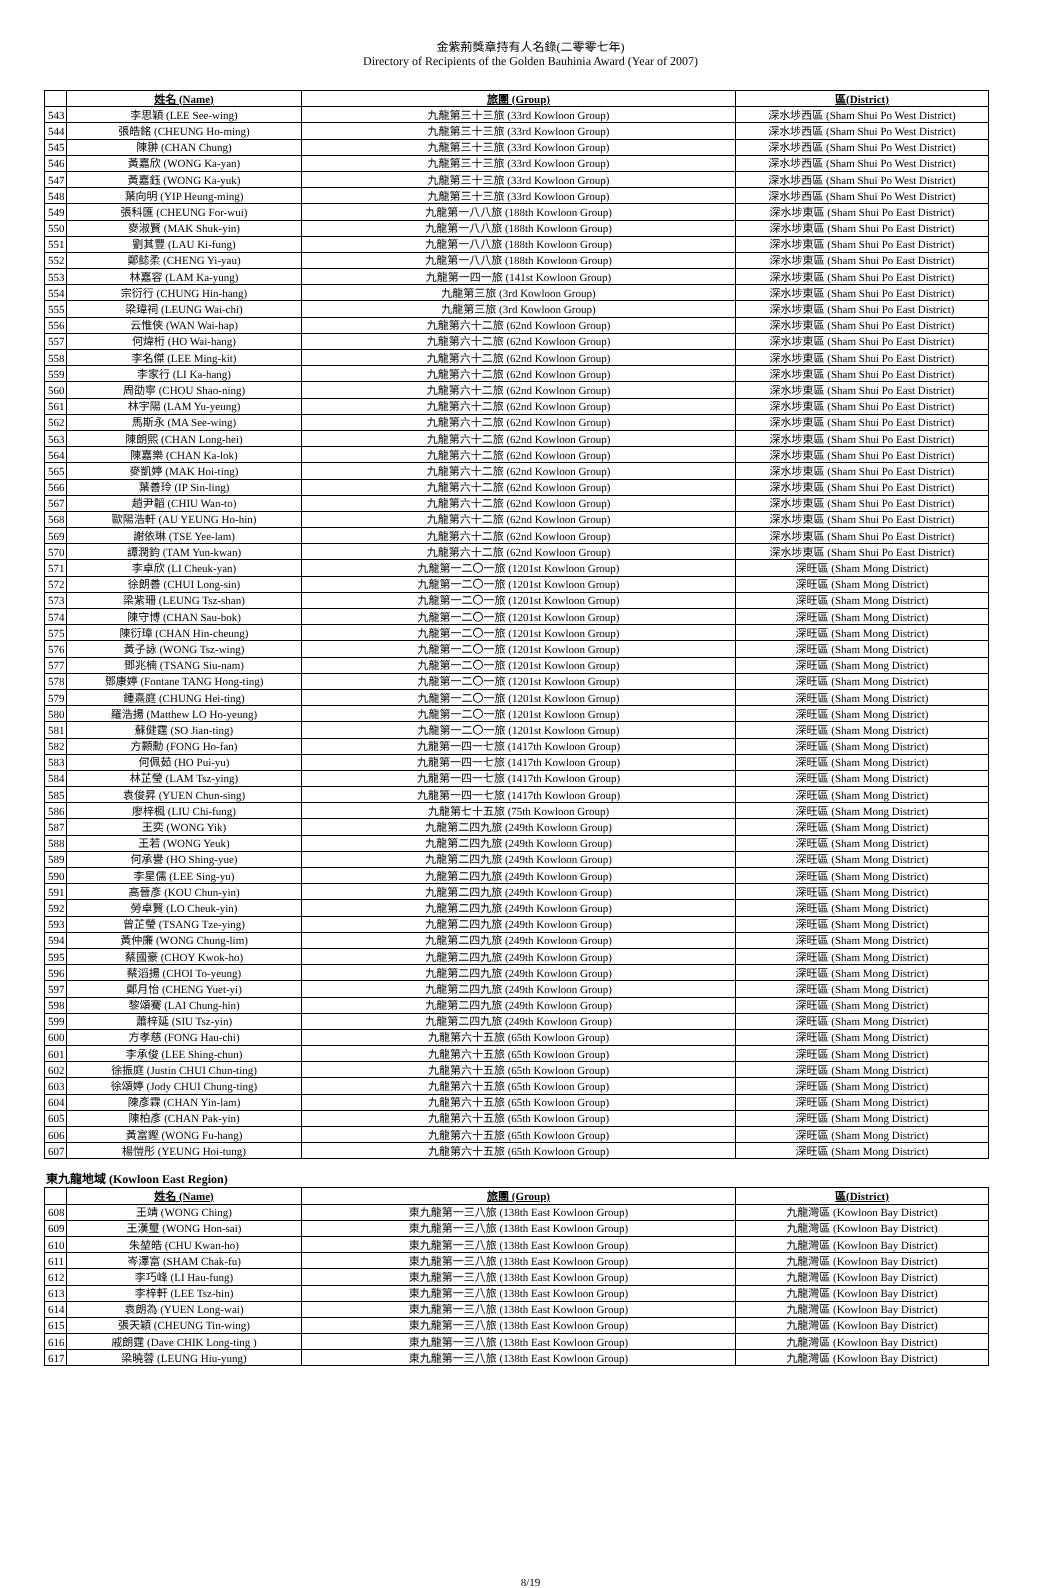金紫荊獎章持有人名錄(二零零七年)
Directory of Recipients of the Golden Bauhinia Award (Year of 2007)
| | 姓名 (Name) | 旅團 (Group) | 區(District) |
| --- | --- | --- | --- |
| 543 | 李思穎 (LEE See-wing) | 九龍第三十三旅 (33rd Kowloon Group) | 深水埗西區 (Sham Shui Po West District) |
| 544 | 張皓銘 (CHEUNG Ho-ming) | 九龍第三十三旅 (33rd Kowloon Group) | 深水埗西區 (Sham Shui Po West District) |
| 545 | 陳翀 (CHAN Chung) | 九龍第三十三旅 (33rd Kowloon Group) | 深水埗西區 (Sham Shui Po West District) |
| 546 | 黃嘉欣 (WONG Ka-yan) | 九龍第三十三旅 (33rd Kowloon Group) | 深水埗西區 (Sham Shui Po West District) |
| 547 | 黃嘉鈺 (WONG Ka-yuk) | 九龍第三十三旅 (33rd Kowloon Group) | 深水埗西區 (Sham Shui Po West District) |
| 548 | 葉向明 (YIP Heung-ming) | 九龍第三十三旅 (33rd Kowloon Group) | 深水埗西區 (Sham Shui Po West District) |
| 549 | 張科匯 (CHEUNG For-wui) | 九龍第一八八旅 (188th Kowloon Group) | 深水埗東區 (Sham Shui Po East District) |
| 550 | 麥淑賢 (MAK Shuk-yin) | 九龍第一八八旅 (188th Kowloon Group) | 深水埗東區 (Sham Shui Po East District) |
| 551 | 劉其豐 (LAU Ki-fung) | 九龍第一八八旅 (188th Kowloon Group) | 深水埗東區 (Sham Shui Po East District) |
| 552 | 鄭懿柔 (CHENG Yi-yau) | 九龍第一八八旅 (188th Kowloon Group) | 深水埗東區 (Sham Shui Po East District) |
| 553 | 林嘉容 (LAM Ka-yung) | 九龍第一四一旅 (141st Kowloon Group) | 深水埗東區 (Sham Shui Po East District) |
| 554 | 宗衍行 (CHUNG Hin-hang) | 九龍第三旅 (3rd Kowloon Group) | 深水埗東區 (Sham Shui Po East District) |
| 555 | 梁瑋祠 (LEUNG Wai-chi) | 九龍第三旅 (3rd Kowloon Group) | 深水埗東區 (Sham Shui Po East District) |
| 556 | 云惟俠 (WAN Wai-hap) | 九龍第六十二旅 (62nd Kowloon Group) | 深水埗東區 (Sham Shui Po East District) |
| 557 | 何煒桁 (HO Wai-hang) | 九龍第六十二旅 (62nd Kowloon Group) | 深水埗東區 (Sham Shui Po East District) |
| 558 | 李名傑 (LEE Ming-kit) | 九龍第六十二旅 (62nd Kowloon Group) | 深水埗東區 (Sham Shui Po East District) |
| 559 | 李家行 (LI Ka-hang) | 九龍第六十二旅 (62nd Kowloon Group) | 深水埗東區 (Sham Shui Po East District) |
| 560 | 周劭寧 (CHOU Shao-ning) | 九龍第六十二旅 (62nd Kowloon Group) | 深水埗東區 (Sham Shui Po East District) |
| 561 | 林宇陽 (LAM Yu-yeung) | 九龍第六十二旅 (62nd Kowloon Group) | 深水埗東區 (Sham Shui Po East District) |
| 562 | 馬斯永 (MA See-wing) | 九龍第六十二旅 (62nd Kowloon Group) | 深水埗東區 (Sham Shui Po East District) |
| 563 | 陳朗熙 (CHAN Long-hei) | 九龍第六十二旅 (62nd Kowloon Group) | 深水埗東區 (Sham Shui Po East District) |
| 564 | 陳嘉樂 (CHAN Ka-lok) | 九龍第六十二旅 (62nd Kowloon Group) | 深水埗東區 (Sham Shui Po East District) |
| 565 | 麥凱婷 (MAK Hoi-ting) | 九龍第六十二旅 (62nd Kowloon Group) | 深水埗東區 (Sham Shui Po East District) |
| 566 | 葉善玲 (IP Sin-ling) | 九龍第六十二旅 (62nd Kowloon Group) | 深水埗東區 (Sham Shui Po East District) |
| 567 | 趙尹韜 (CHIU Wan-to) | 九龍第六十二旅 (62nd Kowloon Group) | 深水埗東區 (Sham Shui Po East District) |
| 568 | 歐陽浩軒 (AU YEUNG Ho-hin) | 九龍第六十二旅 (62nd Kowloon Group) | 深水埗東區 (Sham Shui Po East District) |
| 569 | 謝依琳 (TSE Yee-lam) | 九龍第六十二旅 (62nd Kowloon Group) | 深水埗東區 (Sham Shui Po East District) |
| 570 | 譚潤鈞 (TAM Yun-kwan) | 九龍第六十二旅 (62nd Kowloon Group) | 深水埗東區 (Sham Shui Po East District) |
| 571 | 李卓欣 (LI Cheuk-yan) | 九龍第一二〇一旅 (1201st Kowloon Group) | 深旺區 (Sham Mong District) |
| 572 | 徐朗善 (CHUI Long-sin) | 九龍第一二〇一旅 (1201st Kowloon Group) | 深旺區 (Sham Mong District) |
| 573 | 梁紫珊 (LEUNG Tsz-shan) | 九龍第一二〇一旅 (1201st Kowloon Group) | 深旺區 (Sham Mong District) |
| 574 | 陳守博 (CHAN Sau-bok) | 九龍第一二〇一旅 (1201st Kowloon Group) | 深旺區 (Sham Mong District) |
| 575 | 陳衍璋 (CHAN Hin-cheung) | 九龍第一二〇一旅 (1201st Kowloon Group) | 深旺區 (Sham Mong District) |
| 576 | 黃子詠 (WONG Tsz-wing) | 九龍第一二〇一旅 (1201st Kowloon Group) | 深旺區 (Sham Mong District) |
| 577 | 鄧兆楠 (TSANG Siu-nam) | 九龍第一二〇一旅 (1201st Kowloon Group) | 深旺區 (Sham Mong District) |
| 578 | 鄧康婷 (Fontane TANG Hong-ting) | 九龍第一二〇一旅 (1201st Kowloon Group) | 深旺區 (Sham Mong District) |
| 579 | 鍾熹庭 (CHUNG Hei-ting) | 九龍第一二〇一旅 (1201st Kowloon Group) | 深旺區 (Sham Mong District) |
| 580 | 羅浩揚 (Matthew LO Ho-yeung) | 九龍第一二〇一旅 (1201st Kowloon Group) | 深旺區 (Sham Mong District) |
| 581 | 蘇健霆 (SO Jian-ting) | 九龍第一二〇一旅 (1201st Kowloon Group) | 深旺區 (Sham Mong District) |
| 582 | 方顥勳 (FONG Ho-fan) | 九龍第一四一七旅 (1417th Kowloon Group) | 深旺區 (Sham Mong District) |
| 583 | 何佩茹 (HO Pui-yu) | 九龍第一四一七旅 (1417th Kowloon Group) | 深旺區 (Sham Mong District) |
| 584 | 林芷瑩 (LAM Tsz-ying) | 九龍第一四一七旅 (1417th Kowloon Group) | 深旺區 (Sham Mong District) |
| 585 | 袁俊昇 (YUEN Chun-sing) | 九龍第一四一七旅 (1417th Kowloon Group) | 深旺區 (Sham Mong District) |
| 586 | 廖梓楓 (LIU Chi-fung) | 九龍第七十五旅 (75th Kowloon Group) | 深旺區 (Sham Mong District) |
| 587 | 王奕 (WONG Yik) | 九龍第二四九旅 (249th Kowloon Group) | 深旺區 (Sham Mong District) |
| 588 | 王若 (WONG Yeuk) | 九龍第二四九旅 (249th Kowloon Group) | 深旺區 (Sham Mong District) |
| 589 | 何承譽 (HO Shing-yue) | 九龍第二四九旅 (249th Kowloon Group) | 深旺區 (Sham Mong District) |
| 590 | 李星儒 (LEE Sing-yu) | 九龍第二四九旅 (249th Kowloon Group) | 深旺區 (Sham Mong District) |
| 591 | 高晉彥 (KOU Chun-yin) | 九龍第二四九旅 (249th Kowloon Group) | 深旺區 (Sham Mong District) |
| 592 | 勞卓賢 (LO Cheuk-yin) | 九龍第二四九旅 (249th Kowloon Group) | 深旺區 (Sham Mong District) |
| 593 | 曾芷瑩 (TSANG Tze-ying) | 九龍第二四九旅 (249th Kowloon Group) | 深旺區 (Sham Mong District) |
| 594 | 黃仲廉 (WONG Chung-lim) | 九龍第二四九旅 (249th Kowloon Group) | 深旺區 (Sham Mong District) |
| 595 | 蔡國豪 (CHOY Kwok-ho) | 九龍第二四九旅 (249th Kowloon Group) | 深旺區 (Sham Mong District) |
| 596 | 蔡滔揚 (CHOI To-yeung) | 九龍第二四九旅 (249th Kowloon Group) | 深旺區 (Sham Mong District) |
| 597 | 鄭月怡 (CHENG Yuet-yi) | 九龍第二四九旅 (249th Kowloon Group) | 深旺區 (Sham Mong District) |
| 598 | 黎頌騫 (LAI Chung-hin) | 九龍第二四九旅 (249th Kowloon Group) | 深旺區 (Sham Mong District) |
| 599 | 蕭梓延 (SIU Tsz-yin) | 九龍第二四九旅 (249th Kowloon Group) | 深旺區 (Sham Mong District) |
| 600 | 方孝慈 (FONG Hau-chi) | 九龍第六十五旅 (65th Kowloon Group) | 深旺區 (Sham Mong District) |
| 601 | 李承俊 (LEE Shing-chun) | 九龍第六十五旅 (65th Kowloon Group) | 深旺區 (Sham Mong District) |
| 602 | 徐振庭 (Justin CHUI Chun-ting) | 九龍第六十五旅 (65th Kowloon Group) | 深旺區 (Sham Mong District) |
| 603 | 徐頌婷 (Jody CHUI Chung-ting) | 九龍第六十五旅 (65th Kowloon Group) | 深旺區 (Sham Mong District) |
| 604 | 陳彥霖 (CHAN Yin-lam) | 九龍第六十五旅 (65th Kowloon Group) | 深旺區 (Sham Mong District) |
| 605 | 陳柏彥 (CHAN Pak-yin) | 九龍第六十五旅 (65th Kowloon Group) | 深旺區 (Sham Mong District) |
| 606 | 黃富鏗 (WONG Fu-hang) | 九龍第六十五旅 (65th Kowloon Group) | 深旺區 (Sham Mong District) |
| 607 | 楊愷彤 (YEUNG Hoi-tung) | 九龍第六十五旅 (65th Kowloon Group) | 深旺區 (Sham Mong District) |
東九龍地域 (Kowloon East Region)
| | 姓名 (Name) | 旅團 (Group) | 區(District) |
| --- | --- | --- | --- |
| 608 | 王靖 (WONG Ching) | 東九龍第一三八旅 (138th East Kowloon Group) | 九龍灣區 (Kowloon Bay District) |
| 609 | 王漢璽 (WONG Hon-sai) | 東九龍第一三八旅 (138th East Kowloon Group) | 九龍灣區 (Kowloon Bay District) |
| 610 | 朱堃皓 (CHU Kwan-ho) | 東九龍第一三八旅 (138th East Kowloon Group) | 九龍灣區 (Kowloon Bay District) |
| 611 | 岑澤富 (SHAM Chak-fu) | 東九龍第一三八旅 (138th East Kowloon Group) | 九龍灣區 (Kowloon Bay District) |
| 612 | 李巧峰 (LI Hau-fung) | 東九龍第一三八旅 (138th East Kowloon Group) | 九龍灣區 (Kowloon Bay District) |
| 613 | 李梓軒 (LEE Tsz-hin) | 東九龍第一三八旅 (138th East Kowloon Group) | 九龍灣區 (Kowloon Bay District) |
| 614 | 袁朗為 (YUEN Long-wai) | 東九龍第一三八旅 (138th East Kowloon Group) | 九龍灣區 (Kowloon Bay District) |
| 615 | 張天穎 (CHEUNG Tin-wing) | 東九龍第一三八旅 (138th East Kowloon Group) | 九龍灣區 (Kowloon Bay District) |
| 616 | 戚朗霆 (Dave CHIK Long-ting ) | 東九龍第一三八旅 (138th East Kowloon Group) | 九龍灣區 (Kowloon Bay District) |
| 617 | 梁曉蓉 (LEUNG Hiu-yung) | 東九龍第一三八旅 (138th East Kowloon Group) | 九龍灣區 (Kowloon Bay District) |
8/19